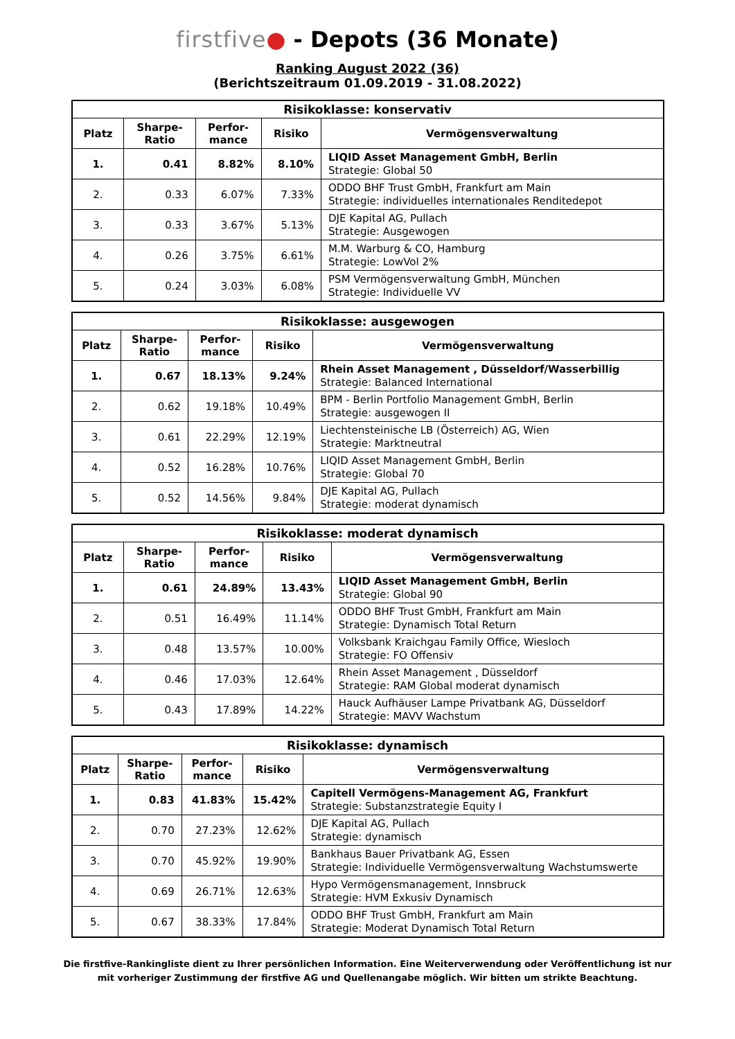firstfive● - Depots (36 Monate)
Ranking August 2022 (36)
(Berichtszeitraum 01.09.2019 - 31.08.2022)
| Risikoklasse: konservativ | | | | |
| --- | --- | --- | --- | --- |
| Platz | Sharpe- Ratio | Perfor- mance | Risiko | Vermögensverwaltung |
| 1. | 0.41 | 8.82% | 8.10% | LIQID Asset Management GmbH, Berlin Strategie: Global 50 |
| 2. | 0.33 | 6.07% | 7.33% | ODDO BHF Trust GmbH, Frankfurt am Main Strategie: individuelles internationales Renditedepot |
| 3. | 0.33 | 3.67% | 5.13% | DJE Kapital AG, Pullach Strategie: Ausgewogen |
| 4. | 0.26 | 3.75% | 6.61% | M.M. Warburg & CO, Hamburg Strategie: LowVol 2% |
| 5. | 0.24 | 3.03% | 6.08% | PSM Vermögensverwaltung GmbH, München Strategie: Individuelle VV |
| Risikoklasse: ausgewogen | | | | |
| --- | --- | --- | --- | --- |
| Platz | Sharpe- Ratio | Perfor- mance | Risiko | Vermögensverwaltung |
| 1. | 0.67 | 18.13% | 9.24% | Rhein Asset Management , Düsseldorf/Wasserbillig Strategie: Balanced International |
| 2. | 0.62 | 19.18% | 10.49% | BPM - Berlin Portfolio Management GmbH, Berlin Strategie: ausgewogen II |
| 3. | 0.61 | 22.29% | 12.19% | Liechtensteinische LB (Österreich) AG, Wien Strategie: Marktneutral |
| 4. | 0.52 | 16.28% | 10.76% | LIQID Asset Management GmbH, Berlin Strategie: Global 70 |
| 5. | 0.52 | 14.56% | 9.84% | DJE Kapital AG, Pullach Strategie: moderat dynamisch |
| Risikoklasse: moderat dynamisch | | | | |
| --- | --- | --- | --- | --- |
| Platz | Sharpe- Ratio | Perfor- mance | Risiko | Vermögensverwaltung |
| 1. | 0.61 | 24.89% | 13.43% | LIQID Asset Management GmbH, Berlin Strategie: Global 90 |
| 2. | 0.51 | 16.49% | 11.14% | ODDO BHF Trust GmbH, Frankfurt am Main Strategie: Dynamisch Total Return |
| 3. | 0.48 | 13.57% | 10.00% | Volksbank Kraichgau Family Office, Wiesloch Strategie: FO Offensiv |
| 4. | 0.46 | 17.03% | 12.64% | Rhein Asset Management , Düsseldorf Strategie: RAM Global moderat dynamisch |
| 5. | 0.43 | 17.89% | 14.22% | Hauck Aufhäuser Lampe Privatbank AG, Düsseldorf Strategie: MAVV Wachstum |
| Risikoklasse: dynamisch | | | | |
| --- | --- | --- | --- | --- |
| Platz | Sharpe- Ratio | Perfor- mance | Risiko | Vermögensverwaltung |
| 1. | 0.83 | 41.83% | 15.42% | Capitell Vermögens-Management AG, Frankfurt Strategie: Substanzstrategie Equity I |
| 2. | 0.70 | 27.23% | 12.62% | DJE Kapital AG, Pullach Strategie: dynamisch |
| 3. | 0.70 | 45.92% | 19.90% | Bankhaus Bauer Privatbank AG, Essen Strategie: Individuelle Vermögensverwaltung Wachstumswerte |
| 4. | 0.69 | 26.71% | 12.63% | Hypo Vermögensmanagement, Innsbruck Strategie: HVM Exkusiv Dynamisch |
| 5. | 0.67 | 38.33% | 17.84% | ODDO BHF Trust GmbH, Frankfurt am Main Strategie: Moderat Dynamisch Total Return |
Die firstfive-Rankingliste dient zu Ihrer persönlichen Information. Eine Weiterverwendung oder Veröffentlichung ist nur
mit vorheriger Zustimmung der firstfive AG und Quellenangabe möglich. Wir bitten um strikte Beachtung.